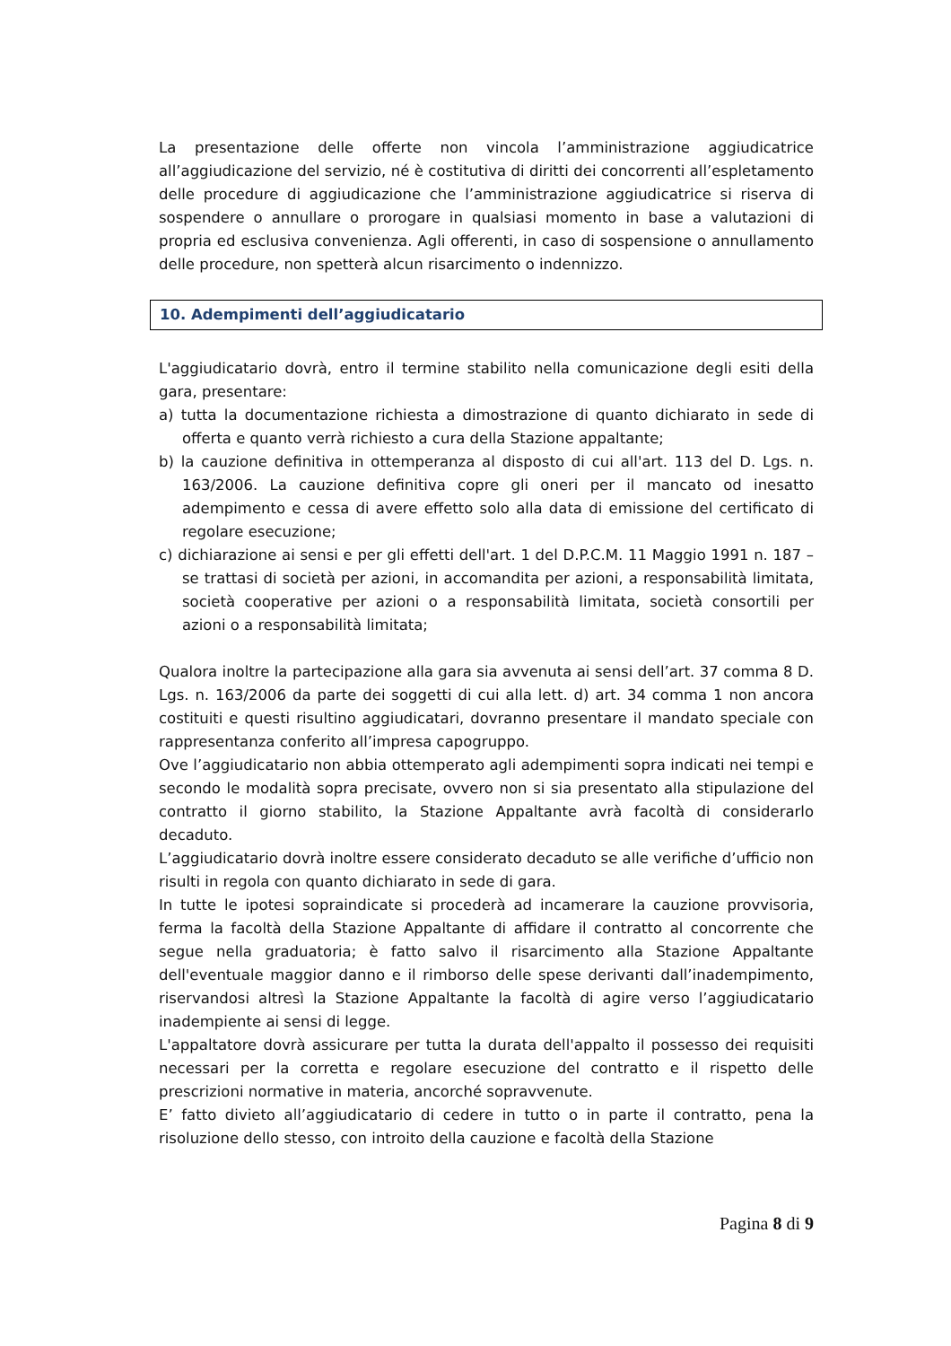La presentazione delle offerte non vincola l’amministrazione aggiudicatrice all’aggiudicazione del servizio, né è costitutiva di diritti dei concorrenti all’espletamento delle procedure di aggiudicazione che l’amministrazione aggiudicatrice si riserva di sospendere o annullare o prorogare in qualsiasi momento in base a valutazioni di propria ed esclusiva convenienza. Agli offerenti, in caso di sospensione o annullamento delle procedure, non spetterà alcun risarcimento o indennizzo.
10. Adempimenti dell’aggiudicatario
L'aggiudicatario dovrà, entro il termine stabilito nella comunicazione degli esiti della gara, presentare:
a) tutta la documentazione richiesta a dimostrazione di quanto dichiarato in sede di offerta e quanto verrà richiesto a cura della Stazione appaltante;
b) la cauzione definitiva in ottemperanza al disposto di cui all'art. 113 del D. Lgs. n. 163/2006. La cauzione definitiva copre gli oneri per il mancato od inesatto adempimento e cessa di avere effetto solo alla data di emissione del certificato di regolare esecuzione;
c) dichiarazione ai sensi e per gli effetti dell'art. 1 del D.P.C.M. 11 Maggio 1991 n. 187 – se trattasi di società per azioni, in accomandita per azioni, a responsabilità limitata, società cooperative per azioni o a responsabilità limitata, società consortili per azioni o a responsabilità limitata;
Qualora inoltre la partecipazione alla gara sia avvenuta ai sensi dell’art. 37 comma 8 D. Lgs. n. 163/2006 da parte dei soggetti di cui alla lett. d) art. 34 comma 1 non ancora costituiti e questi risultino aggiudicatari, dovranno presentare il mandato speciale con rappresentanza conferito all’impresa capogruppo.
Ove l’aggiudicatario non abbia ottemperato agli adempimenti sopra indicati nei tempi e secondo le modalità sopra precisate, ovvero non si sia presentato alla stipulazione del contratto il giorno stabilito, la Stazione Appaltante avrà facoltà di considerarlo decaduto.
L’aggiudicatario dovrà inoltre essere considerato decaduto se alle verifiche d’ufficio non risulti in regola con quanto dichiarato in sede di gara.
In tutte le ipotesi sopraindicate si procederà ad incamerare la cauzione provvisoria, ferma la facoltà della Stazione Appaltante di affidare il contratto al concorrente che segue nella graduatoria; è fatto salvo il risarcimento alla Stazione Appaltante dell'eventuale maggior danno e il rimborso delle spese derivanti dall’inadempimento, riservandosi altresì la Stazione Appaltante la facoltà di agire verso l’aggiudicatario inadempiente ai sensi di legge.
L'appaltatore dovrà assicurare per tutta la durata dell'appalto il possesso dei requisiti necessari per la corretta e regolare esecuzione del contratto e il rispetto delle prescrizioni normative in materia, ancorché sopravvenute.
E’ fatto divieto all’aggiudicatario di cedere in tutto o in parte il contratto, pena la risoluzione dello stesso, con introito della cauzione e facoltà della Stazione
Pagina 8 di 9